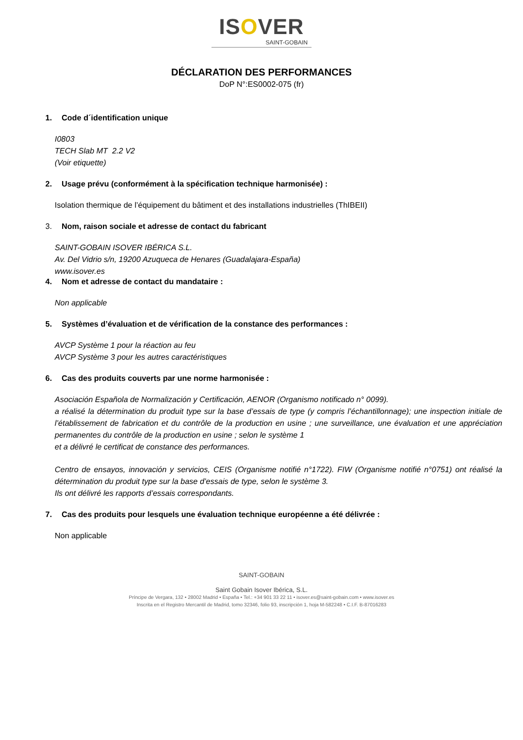ISOVER
SAINT-GOBAIN
DÉCLARATION DES PERFORMANCES
DoP N°:ES0002-075 (fr)
1. Code d´identification unique
I0803
TECH Slab MT 2.2 V2
(Voir etiquette)
2. Usage prévu (conformément à la spécification technique harmonisée) :
Isolation thermique de l’équipement du bâtiment et des installations industrielles (ThIBEII)
3. Nom, raison sociale et adresse de contact du fabricant
SAINT-GOBAIN ISOVER IBÉRICA S.L.
Av. Del Vidrio s/n, 19200 Azuqueca de Henares (Guadalajara-España)
www.isover.es
4. Nom et adresse de contact du mandataire :
Non applicable
5. Systèmes d’évaluation et de vérification de la constance des performances :
AVCP Système 1 pour la réaction au feu
AVCP Système 3 pour les autres caractéristiques
6. Cas des produits couverts par une norme harmonisée :
Asociación Española de Normalización y Certificación, AENOR (Organismo notificado n° 0099).
a réalisé la détermination du produit type sur la base d’essais de type (y compris l’échantillonnage); une inspection initiale de l’établissement de fabrication et du contrôle de la production en usine ; une surveillance, une évaluation et une appréciation permanentes du contrôle de la production en usine ; selon le système 1
et a délivré le certificat de constance des performances.
Centro de ensayos, innovación y servicios, CEIS (Organisme notifié n°1722). FIW (Organisme notifié n°0751) ont réalisé la détermination du produit type sur la base d’essais de type, selon le système 3.
Ils ont délivré les rapports d’essais correspondants.
7. Cas des produits pour lesquels une évaluation technique européenne a été délivrée :
Non applicable
SAINT-GOBAIN
Saint Gobain Isover Ibérica, S.L.
Príncipe de Vergara, 132 • 28002 Madrid • España • Tel.: +34 901 33 22 11 • isover.es@saint-gobain.com • www.isover.es
Inscrita en el Registro Mercantil de Madrid, tomo 32346, folio 93, inscripción 1, hoja M-582248 • C.I.F. B-87016283